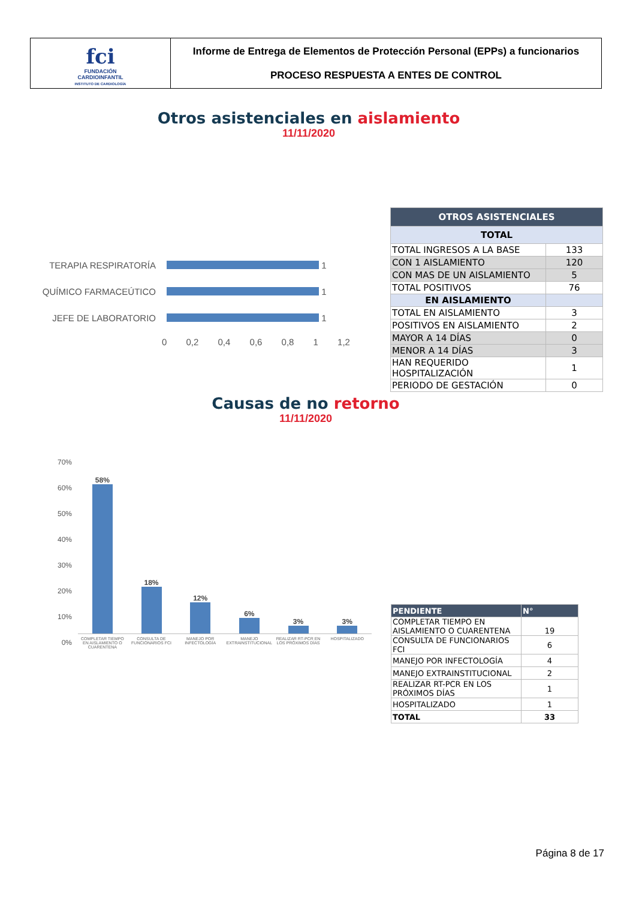fci
FUNDACIÓN
CARDIOINFANTIL
INSTITUTO DE CARDIOLOGÍA
Informe de Entrega de Elementos de Protección Personal (EPPs) a funcionarios
PROCESO RESPUESTA A ENTES DE CONTROL
Otros asistenciales en aislamiento
11/11/2020
TERAPIA RESPIRATORÍA 1
QUÍMICO FARMACEÚTICO 1
JEFE DE LABORATORIO 1
0 0,2 0,4 0,6 0,8 1 1,2
| OTROS ASISTENCIALES | |
| --- | --- |
| TOTAL | |
| TOTAL INGRESOS A LA BASE | 133 |
| CON 1 AISLAMIENTO | 120 |
| CON MAS DE UN AISLAMIENTO | 5 |
| TOTAL POSITIVOS | 76 |
| EN AISLAMIENTO | |
| TOTAL EN AISLAMIENTO | 3 |
| POSITIVOS EN AISLAMIENTO | 2 |
| MAYOR A 14 DÍAS | 0 |
| MENOR A 14 DÍAS | 3 |
| HAN REQUERIDO HOSPITALIZACIÓN | 1 |
| PERIODO DE GESTACIÓN | 0 |
Causas de no retorno
11/11/2020
70%
60%
50%
40%
30%
20%
10%
0%
58%
18%
12%
6%
3%
3%
COMPLETAR TIEMPO EN AISLAMIENTO O CUARENTENA
CONSULTA DE FUNCIONARIOS FCI MANEJO POR INFECTOLOGÍA MANEJO EXTRAINSTITUCIONAL REALIZAR RT-PCR EN LOS PRÓXIMOS DÍAS
HOSPITALIZADO
| PENDIENTE | N° |
| --- | --- |
| COMPLETAR TIEMPO EN AISLAMIENTO O CUARENTENA | 19 |
| CONSULTA DE FUNCIONARIOS FCI | 6 |
| MANEJO POR INFECTOLOGÍA | 4 |
| MANEJO EXTRAINSTITUCIONAL | 2 |
| REALIZAR RT-PCR EN LOS PRÓXIMOS DÍAS | 1 |
| HOSPITALIZADO | 1 |
| TOTAL | 33 |
Página 8 de 17